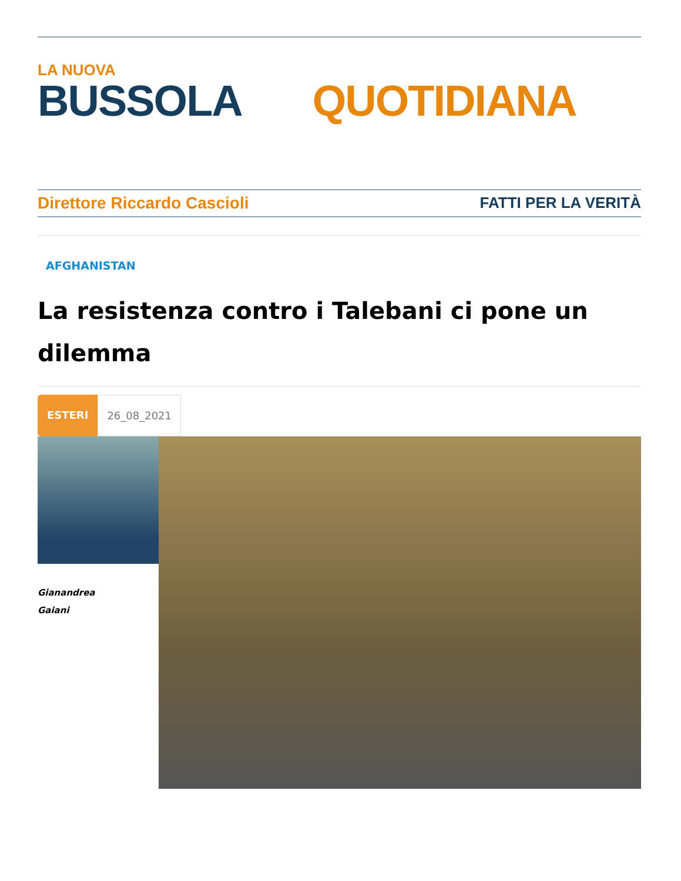LA NUOVA
BUSSOLA QUOTIDIANA
Direttore Riccardo Cascioli FATTI PER LA VERITÀ
AFGHANISTAN
La resistenza contro i Talebani ci pone un dilemma
ESTERI 26_08_2021
Gianandrea
Gaiani